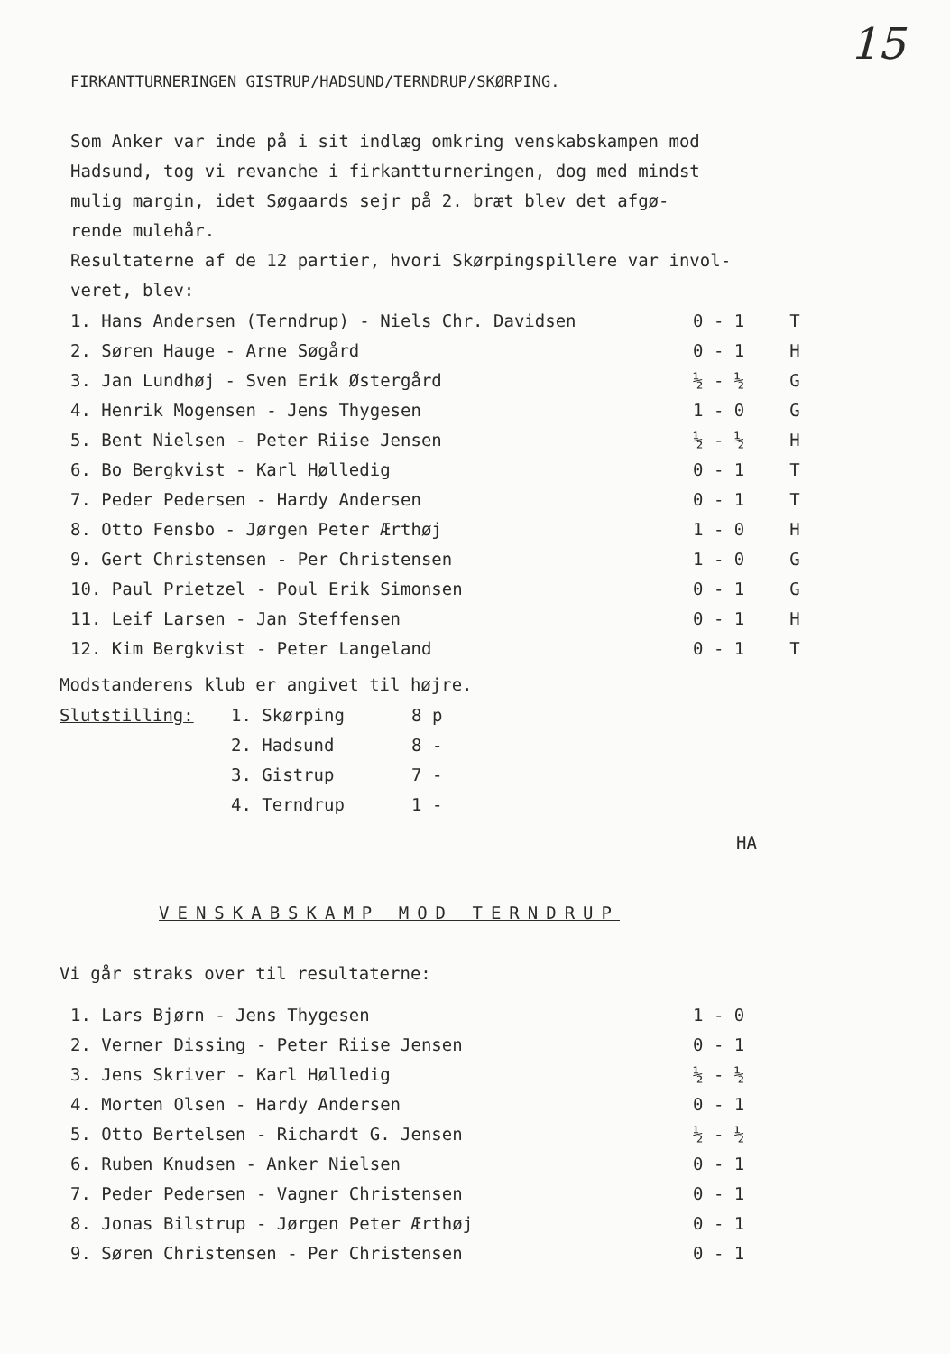15
FIRKANTTURNERINGEN GISTRUP/HADSUND/TERNDRUP/SKØRPING.
Som Anker var inde på i sit indlæg omkring venskabskampen mod
Hadsund, tog vi revanche i firkantturneringen, dog med mindst
mulig margin, idet Søgaards sejr på 2. bræt blev det afgø-
rende mulehår.
Resultaterne af de 12 partier, hvori Skørpingspillere var invol-
veret, blev:
| 1. Hans Andersen (Terndrup) - Niels Chr. Davidsen | 0 - 1 | T |
| 2. Søren Hauge - Arne Søgård | 0 - 1 | H |
| 3. Jan Lundhøj - Sven Erik Østergård | ½ - ½ | G |
| 4. Henrik Mogensen - Jens Thygesen | 1 - 0 | G |
| 5. Bent Nielsen - Peter Riise Jensen | ½ - ½ | H |
| 6. Bo Bergkvist - Karl Hølledig | 0 - 1 | T |
| 7. Peder Pedersen - Hardy Andersen | 0 - 1 | T |
| 8. Otto Fensbo - Jørgen Peter Ærthøj | 1 - 0 | H |
| 9. Gert Christensen - Per Christensen | 1 - 0 | G |
| 10. Paul Prietzel - Poul Erik Simonsen | 0 - 1 | G |
| 11. Leif Larsen - Jan Steffensen | 0 - 1 | H |
| 12. Kim Bergkvist - Peter Langeland | 0 - 1 | T |
Modstanderens klub er angivet til højre.
| Slutstilling: | 1. Skørping | 8 p |
| | 2. Hadsund | 8 - |
| | 3. Gistrup | 7 - |
| | 4. Terndrup | 1 - |
HA
VENSKABSKAMP MOD TERNDRUP
Vi går straks over til resultaterne:
| 1. Lars Bjørn - Jens Thygesen | 1 - 0 |
| 2. Verner Dissing - Peter Riise Jensen | 0 - 1 |
| 3. Jens Skriver - Karl Hølledig | ½ - ½ |
| 4. Morten Olsen - Hardy Andersen | 0 - 1 |
| 5. Otto Bertelsen - Richardt G. Jensen | ½ - ½ |
| 6. Ruben Knudsen - Anker Nielsen | 0 - 1 |
| 7. Peder Pedersen - Vagner Christensen | 0 - 1 |
| 8. Jonas Bilstrup - Jørgen Peter Ærthøj | 0 - 1 |
| 9. Søren Christensen - Per Christensen | 0 - 1 |